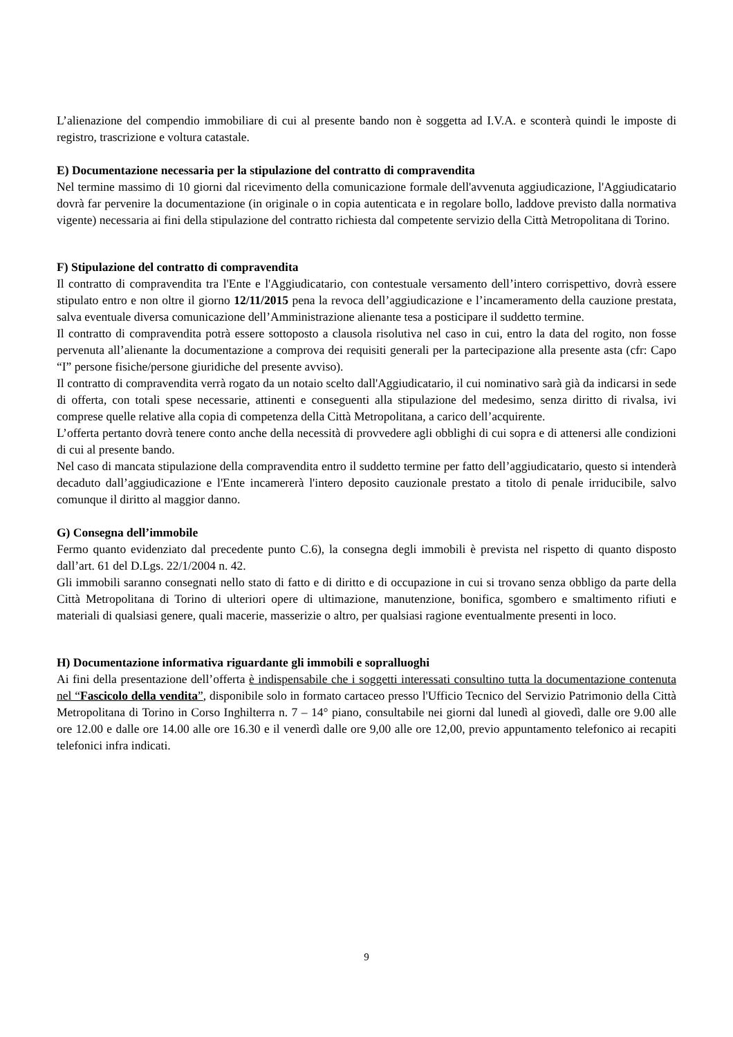L’alienazione del compendio immobiliare di cui al presente bando non è soggetta ad I.V.A. e sconterà quindi le imposte di registro, trascrizione e voltura catastale.
E) Documentazione necessaria per la stipulazione del contratto di compravendita
Nel termine massimo di 10 giorni dal ricevimento della comunicazione formale dell'avvenuta aggiudicazione, l'Aggiudicatario dovrà far pervenire la documentazione (in originale o in copia autenticata e in regolare bollo, laddove previsto dalla normativa vigente) necessaria ai fini della stipulazione del contratto richiesta dal competente servizio della Città Metropolitana di Torino.
F) Stipulazione del contratto di compravendita
Il contratto di compravendita tra l'Ente e l'Aggiudicatario, con contestuale versamento dell’intero corrispettivo, dovrà essere stipulato entro e non oltre il giorno 12/11/2015 pena la revoca dell’aggiudicazione e l’incameramento della cauzione prestata, salva eventuale diversa comunicazione dell’Amministrazione alienante tesa a posticipare il suddetto termine.
Il contratto di compravendita potrà essere sottoposto a clausola risolutiva nel caso in cui, entro la data del rogito, non fosse pervenuta all’alienante la documentazione a comprova dei requisiti generali per la partecipazione alla presente asta (cfr: Capo “I” persone fisiche/persone giuridiche del presente avviso).
Il contratto di compravendita verrà rogato da un notaio scelto dall'Aggiudicatario, il cui nominativo sarà già da indicarsi in sede di offerta, con totali spese necessarie, attinenti e conseguenti alla stipulazione del medesimo, senza diritto di rivalsa, ivi comprese quelle relative alla copia di competenza della Città Metropolitana, a carico dell’acquirente.
L’offerta pertanto dovrà tenere conto anche della necessità di provvedere agli obblighi di cui sopra e di attenersi alle condizioni di cui al presente bando.
Nel caso di mancata stipulazione della compravendita entro il suddetto termine per fatto dell’aggiudicatario, questo si intenderà decaduto dall’aggiudicazione e l'Ente incamererà l'intero deposito cauzionale prestato a titolo di penale irriducibile, salvo comunque il diritto al maggior danno.
G) Consegna dell’immobile
Fermo quanto evidenziato dal precedente punto C.6), la consegna degli immobili è prevista nel rispetto di quanto disposto dall’art. 61 del D.Lgs. 22/1/2004 n. 42.
Gli immobili saranno consegnati nello stato di fatto e di diritto e di occupazione in cui si trovano senza obbligo da parte della Città Metropolitana di Torino di ulteriori opere di ultimazione, manutenzione, bonifica, sgombero e smaltimento rifiuti e materiali di qualsiasi genere, quali macerie, masserizie o altro, per qualsiasi ragione eventualmente presenti in loco.
H) Documentazione informativa riguardante gli immobili e sopralluoghi
Ai fini della presentazione dell’offerta è indispensabile che i soggetti interessati consultino tutta la documentazione contenuta nel “Fascicolo della vendita”, disponibile solo in formato cartaceo presso l'Ufficio Tecnico del Servizio Patrimonio della Città Metropolitana di Torino in Corso Inghilterra n. 7 – 14° piano, consultabile nei giorni dal lunedì al giovedì, dalle ore 9.00 alle ore 12.00 e dalle ore 14.00 alle ore 16.30 e il venerdì dalle ore 9,00 alle ore 12,00, previo appuntamento telefonico ai recapiti telefonici infra indicati.
9